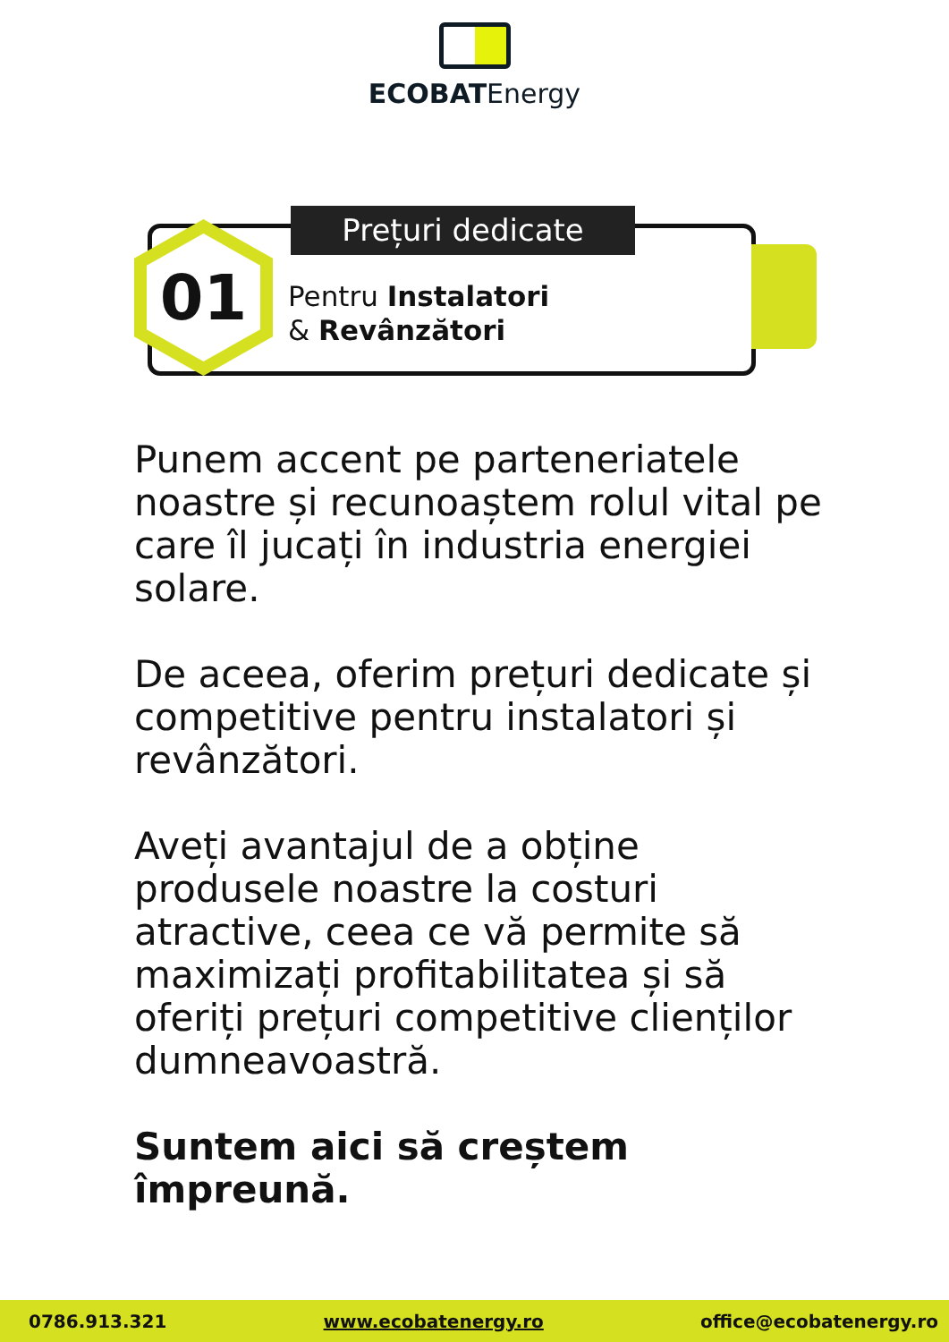ECOBATEnergy
01 Prețuri dedicate
Pentru Instalatori
& Revânzători
Punem accent pe parteneriatele noastre și recunoaștem rolul vital pe care îl jucați în industria energiei solare.
De aceea, oferim prețuri dedicate și competitive pentru instalatori și revânzători.
Aveți avantajul de a obține produsele noastre la costuri atractive, ceea ce vă permite să maximizați profitabilitatea și să oferiți prețuri competitive clienților dumneavoastră.
Suntem aici să creștem împreună.
0786.913.321 www.ecobatenergy.ro office@ecobatenergy.ro